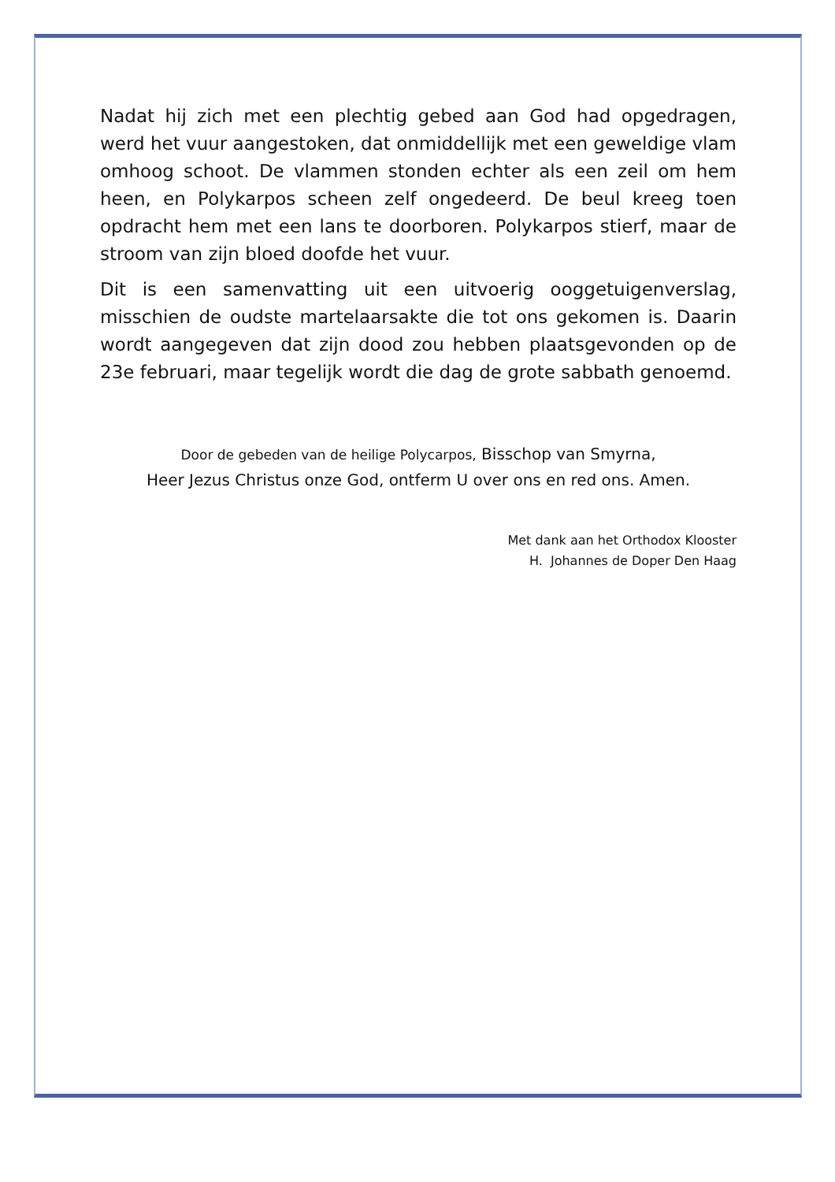Nadat hij zich met een plechtig gebed aan God had opgedragen, werd het vuur aangestoken, dat onmiddellijk met een geweldige vlam omhoog schoot. De vlammen stonden echter als een zeil om hem heen, en Polykarpos scheen zelf ongedeerd. De beul kreeg toen opdracht hem met een lans te doorboren. Polykarpos stierf, maar de stroom van zijn bloed doofde het vuur.
Dit is een samenvatting uit een uitvoerig ooggetuigenverslag, misschien de oudste martelaarsakte die tot ons gekomen is. Daarin wordt aangegeven dat zijn dood zou hebben plaatsgevonden op de 23e februari, maar tegelijk wordt die dag de grote sabbath genoemd.
Door de gebeden van de heilige Polycarpos, Bisschop van Smyrna,
Heer Jezus Christus onze God, ontferm U over ons en red ons. Amen.
Met dank aan het Orthodox Klooster
H. Johannes de Doper Den Haag